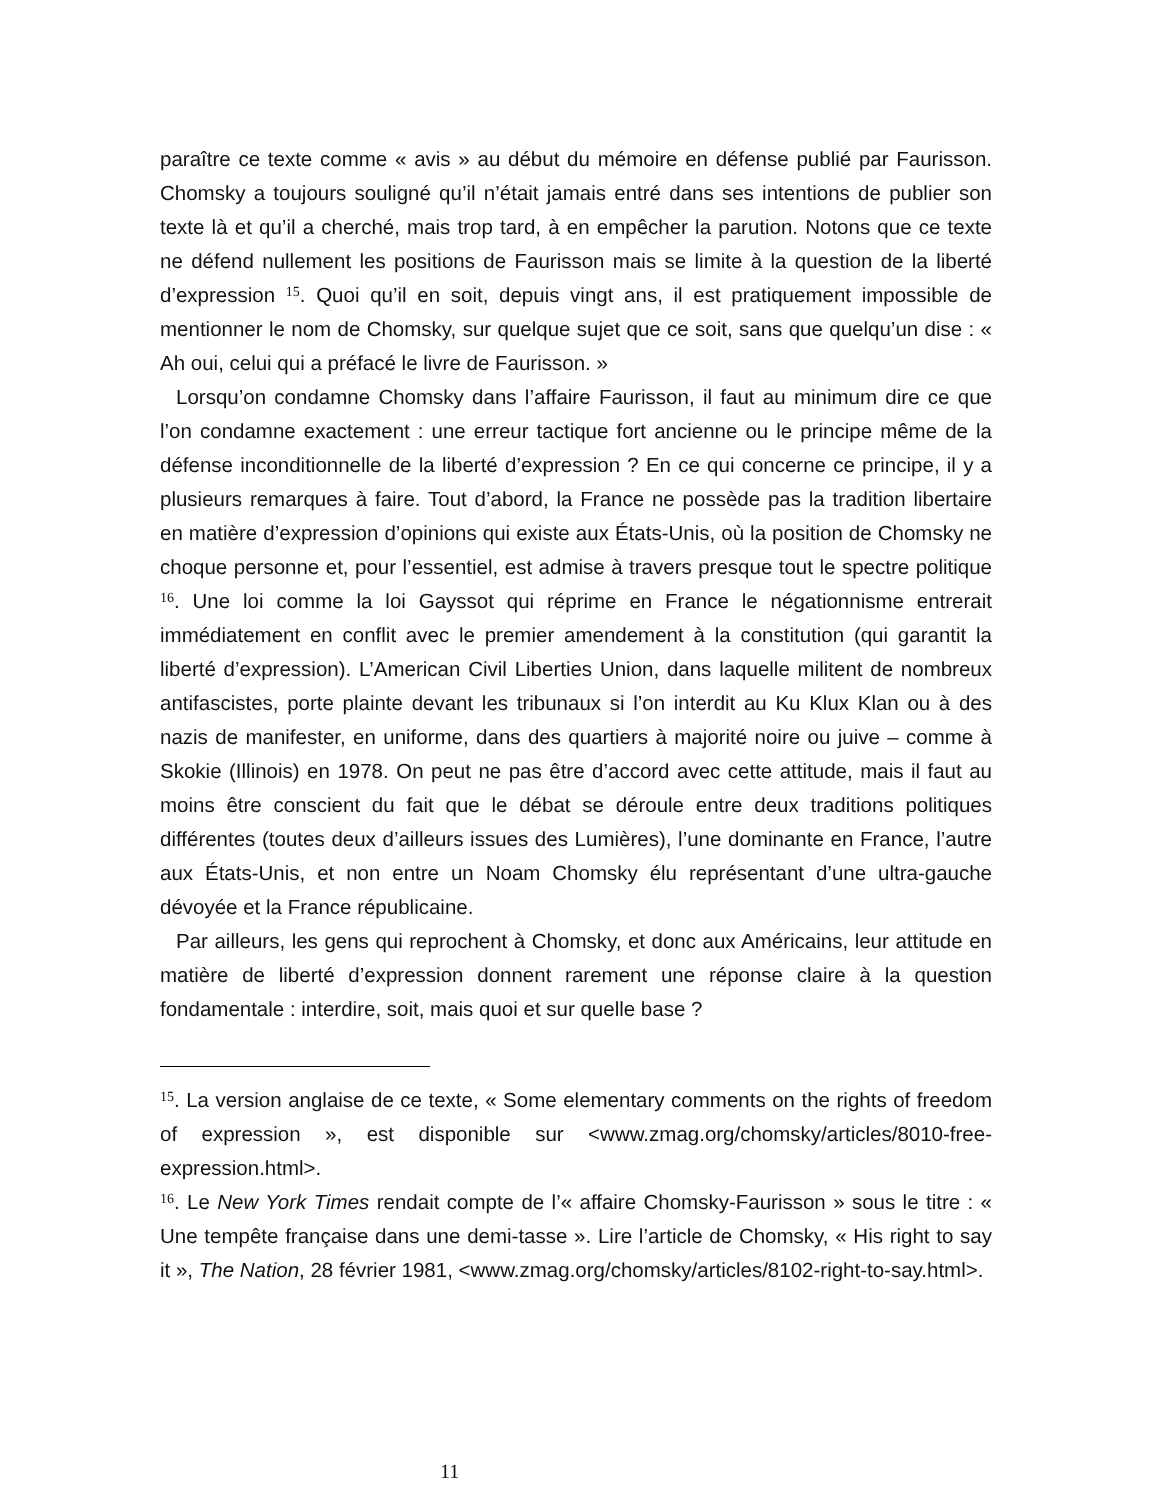paraître ce texte comme « avis » au début du mémoire en défense publié par Faurisson. Chomsky a toujours souligné qu’il n’était jamais entré dans ses intentions de publier son texte là et qu’il a cherché, mais trop tard, à en empêcher la parution. Notons que ce texte ne défend nullement les positions de Faurisson mais se limite à la question de la liberté d’expression <sup>15</sup>. Quoi qu’il en soit, depuis vingt ans, il est pratiquement impossible de mentionner le nom de Chomsky, sur quelque sujet que ce soit, sans que quelqu’un dise : « Ah oui, celui qui a préfacé le livre de Faurisson. »
Lorsqu’on condamne Chomsky dans l’affaire Faurisson, il faut au minimum dire ce que l’on condamne exactement : une erreur tactique fort ancienne ou le principe même de la défense inconditionnelle de la liberté d’expression ? En ce qui concerne ce principe, il y a plusieurs remarques à faire. Tout d’abord, la France ne possède pas la tradition libertaire en matière d’expression d’opinions qui existe aux États-Unis, où la position de Chomsky ne choque personne et, pour l’essentiel, est admise à travers presque tout le spectre politique <sup>16</sup>. Une loi comme la loi Gayssot qui réprime en France le négationnisme entrerait immédiatement en conflit avec le premier amendement à la constitution (qui garantit la liberté d’expression). L’American Civil Liberties Union, dans laquelle militent de nombreux antifascistes, porte plainte devant les tribunaux si l’on interdit au Ku Klux Klan ou à des nazis de manifester, en uniforme, dans des quartiers à majorité noire ou juive – comme à Skokie (Illinois) en 1978. On peut ne pas être d’accord avec cette attitude, mais il faut au moins être conscient du fait que le débat se déroule entre deux traditions politiques différentes (toutes deux d’ailleurs issues des Lumières), l’une dominante en France, l’autre aux États-Unis, et non entre un Noam Chomsky élu représentant d’une ultra-gauche dévoyée et la France républicaine.
Par ailleurs, les gens qui reprochent à Chomsky, et donc aux Américains, leur attitude en matière de liberté d’expression donnent rarement une réponse claire à la question fondamentale : interdire, soit, mais quoi et sur quelle base ?
<sup>15</sup>. La version anglaise de ce texte, « Some elementary comments on the rights of freedom of expression », est disponible sur <www.zmag.org/chomsky/articles/8010-free-expression.html>.
<sup>16</sup>. Le New York Times rendait compte de l’« affaire Chomsky-Faurisson » sous le titre : « Une tempête française dans une demi-tasse ». Lire l’article de Chomsky, « His right to say it », The Nation, 28 février 1981, <www.zmag.org/chomsky/articles/8102-right-to-say.html>.
11